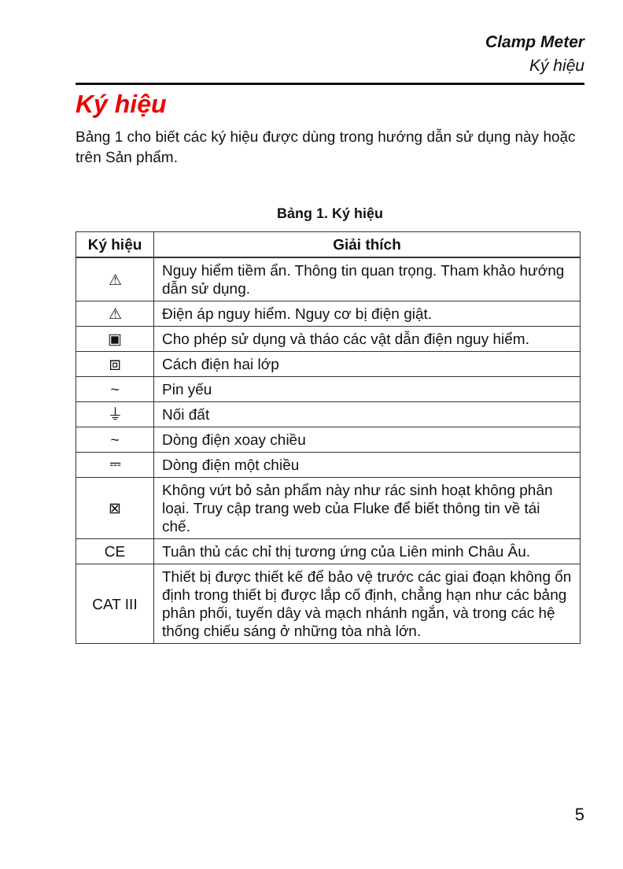Clamp Meter
Ký hiệu
Ký hiệu
Bảng 1 cho biết các ký hiệu được dùng trong hướng dẫn sử dụng này hoặc trên Sản phẩm.
Bảng 1. Ký hiệu
| Ký hiệu | Giải thích |
| --- | --- |
| ⚠ | Nguy hiểm tiềm ẩn. Thông tin quan trọng. Tham khảo hướng dẫn sử dụng. |
| ⚠ | Điện áp nguy hiểm. Nguy cơ bị điện giật. |
| ▣ | Cho phép sử dụng và tháo các vật dẫn điện nguy hiểm. |
| ⧈ | Cách điện hai lớp |
| ~ | Pin yếu |
| ⏚ | Nối đất |
| ~ | Dòng điện xoay chiều |
| ⎓ | Dòng điện một chiều |
| ⊠ | Không vứt bỏ sản phẩm này như rác sinh hoạt không phân loại. Truy cập trang web của Fluke để biết thông tin về tái chế. |
| CE | Tuân thủ các chỉ thị tương ứng của Liên minh Châu Âu. |
| CAT III | Thiết bị được thiết kế để bảo vệ trước các giai đoạn không ổn định trong thiết bị được lắp cố định, chẳng hạn như các bảng phân phối, tuyến dây và mạch nhánh ngắn, và trong các hệ thống chiếu sáng ở những tòa nhà lớn. |
5